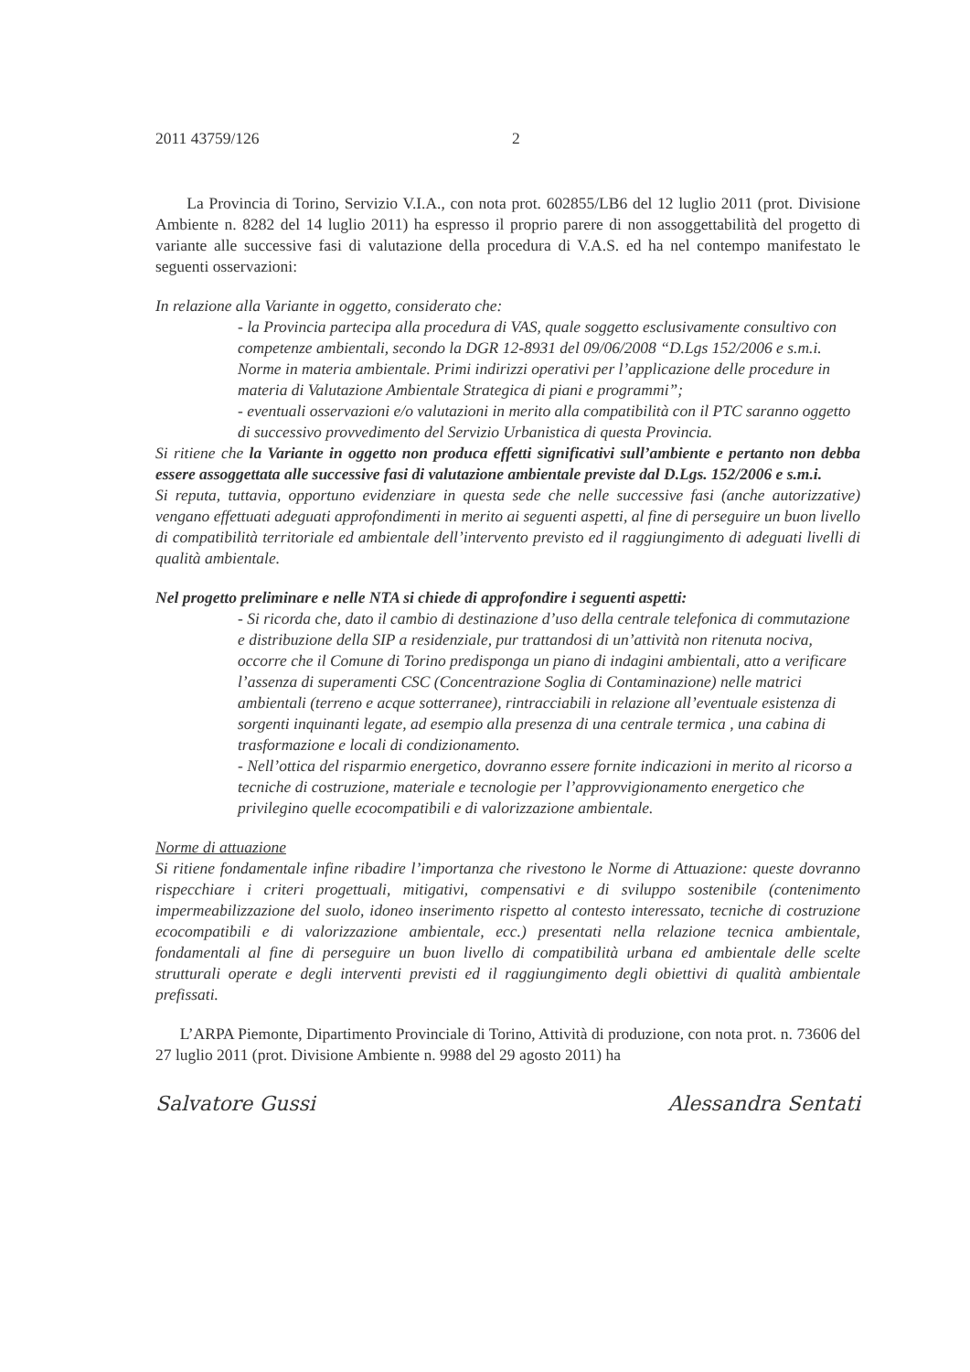2011 43759/126 2
La Provincia di Torino, Servizio V.I.A., con nota prot. 602855/LB6 del 12 luglio 2011 (prot. Divisione Ambiente n. 8282 del 14 luglio 2011) ha espresso il proprio parere di non assoggettabilità del progetto di variante alle successive fasi di valutazione della procedura di V.A.S. ed ha nel contempo manifestato le seguenti osservazioni:
In relazione alla Variante in oggetto, considerato che:
- la Provincia partecipa alla procedura di VAS, quale soggetto esclusivamente consultivo con competenze ambientali, secondo la DGR 12-8931 del 09/06/2008 “D.Lgs 152/2006 e s.m.i. Norme in materia ambientale. Primi indirizzi operativi per l’applicazione delle procedure in materia di Valutazione Ambientale Strategica di piani e programmi”;
- eventuali osservazioni e/o valutazioni in merito alla compatibilità con il PTC saranno oggetto di successivo provvedimento del Servizio Urbanistica di questa Provincia.
Si ritiene che la Variante in oggetto non produca effetti significativi sull’ambiente e pertanto non debba essere assoggettata alle successive fasi di valutazione ambientale previste dal D.Lgs. 152/2006 e s.m.i.
Si reputa, tuttavia, opportuno evidenziare in questa sede che nelle successive fasi (anche autorizzative) vengano effettuati adeguati approfondimenti in merito ai seguenti aspetti, al fine di perseguire un buon livello di compatibilità territoriale ed ambientale dell’intervento previsto ed il raggiungimento di adeguati livelli di qualità ambientale.
Nel progetto preliminare e nelle NTA si chiede di approfondire i seguenti aspetti:
- Si ricorda che, dato il cambio di destinazione d’uso della centrale telefonica di commutazione e distribuzione della SIP a residenziale, pur trattandosi di un’attività non ritenuta nociva, occorre che il Comune di Torino predisponga un piano di indagini ambientali, atto a verificare l’assenza di superamenti CSC (Concentrazione Soglia di Contaminazione) nelle matrici ambientali (terreno e acque sotterranee), rintracciabili in relazione all’eventuale esistenza di sorgenti inquinanti legate, ad esempio alla presenza di una centrale termica , una cabina di trasformazione e locali di condizionamento.
- Nell’ottica del risparmio energetico, dovranno essere fornite indicazioni in merito al ricorso a tecniche di costruzione, materiale e tecnologie per l’approvvigionamento energetico che privilegino quelle ecocompatibili e di valorizzazione ambientale.
Norme di attuazione
Si ritiene fondamentale infine ribadire l’importanza che rivestono le Norme di Attuazione: queste dovranno rispecchiare i criteri progettuali, mitigativi, compensativi e di sviluppo sostenibile (contenimento impermeabilizzazione del suolo, idoneo inserimento rispetto al contesto interessato, tecniche di costruzione ecocompatibili e di valorizzazione ambientale, ecc.) presentati nella relazione tecnica ambientale, fondamentali al fine di perseguire un buon livello di compatibilità urbana ed ambientale delle scelte strutturali operate e degli interventi previsti ed il raggiungimento degli obiettivi di qualità ambientale prefissati.
L’ARPA Piemonte, Dipartimento Provinciale di Torino, Attività di produzione, con nota prot. n. 73606 del 27 luglio 2011 (prot. Divisione Ambiente n. 9988 del 29 agosto 2011) ha
Salvatore Gussi Alessandra Sentati